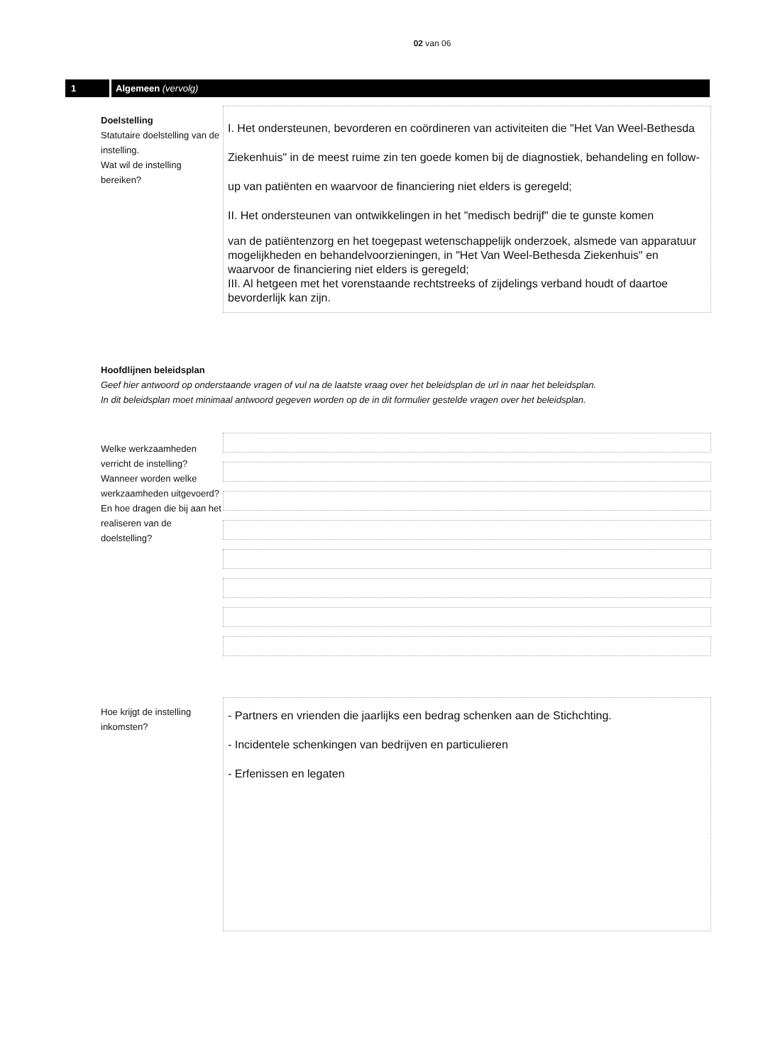02 van 06
1 Algemeen (vervolg)
Doelstelling
Statutaire doelstelling van de instelling.
Wat wil de instelling bereiken?
I. Het ondersteunen, bevorderen en coördineren van activiteiten die "Het Van Weel-Bethesda Ziekenhuis" in de meest ruime zin ten goede komen bij de diagnostiek, behandeling en follow-up van patiënten en waarvoor de financiering niet elders is geregeld;
II. Het ondersteunen van ontwikkelingen in het "medisch bedrijf" die te gunste komen
van de patiëntenzorg en het toegepast wetenschappelijk onderzoek, alsmede van apparatuur mogelijkheden en behandelvoorzieningen, in "Het Van Weel-Bethesda Ziekenhuis" en waarvoor de financiering niet elders is geregeld;
III. Al hetgeen met het vorenstaande rechtstreeks of zijdelings verband houdt of daartoe bevorderlijk kan zijn.
Hoofdlijnen beleidsplan
Geef hier antwoord op onderstaande vragen of vul na de laatste vraag over het beleidsplan de url in naar het beleidsplan.
In dit beleidsplan moet minimaal antwoord gegeven worden op de in dit formulier gestelde vragen over het beleidsplan.
Welke werkzaamheden verricht de instelling? Wanneer worden welke werkzaamheden uitgevoerd? En hoe dragen die bij aan het realiseren van de doelstelling?
Hoe krijgt de instelling inkomsten?
- Partners en vrienden die jaarlijks een bedrag schenken aan de Stichchting.
- Incidentele schenkingen van bedrijven en particulieren
- Erfenissen en legaten